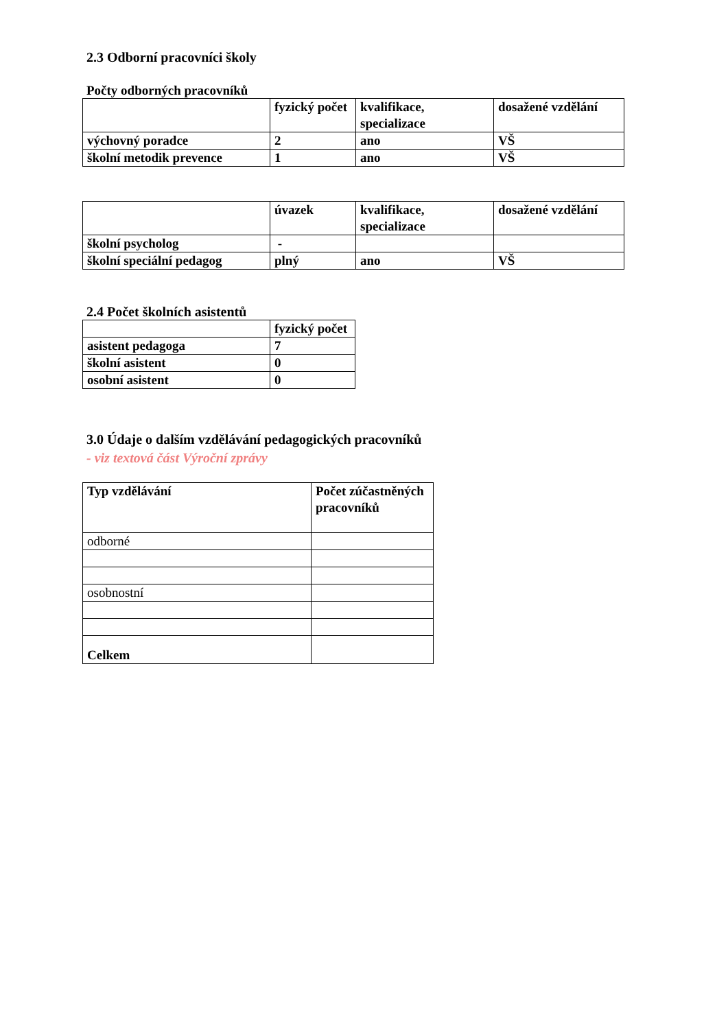2.3 Odborní pracovníci školy
Počty odborných pracovníků
| | fyzický počet | kvalifikace, specializace | dosažené vzdělání |
| --- | --- | --- | --- |
| výchovný poradce | 2 | ano | VŠ |
| školní metodik prevence | 1 | ano | VŠ |
| | úvazek | kvalifikace, specializace | dosažené vzdělání |
| --- | --- | --- | --- |
| školní psycholog | - | | |
| školní speciální pedagog | plný | ano | VŠ |
2.4 Počet školních asistentů
| | fyzický počet |
| --- | --- |
| asistent pedagoga | 7 |
| školní asistent | 0 |
| osobní asistent | 0 |
3.0 Údaje o dalším vzdělávání pedagogických pracovníků
- viz textová část Výroční zprávy
| Typ vzdělávání | Počet zúčastněných pracovníků |
| --- | --- |
| odborné | |
| osobnostní | |
| Celkem | |